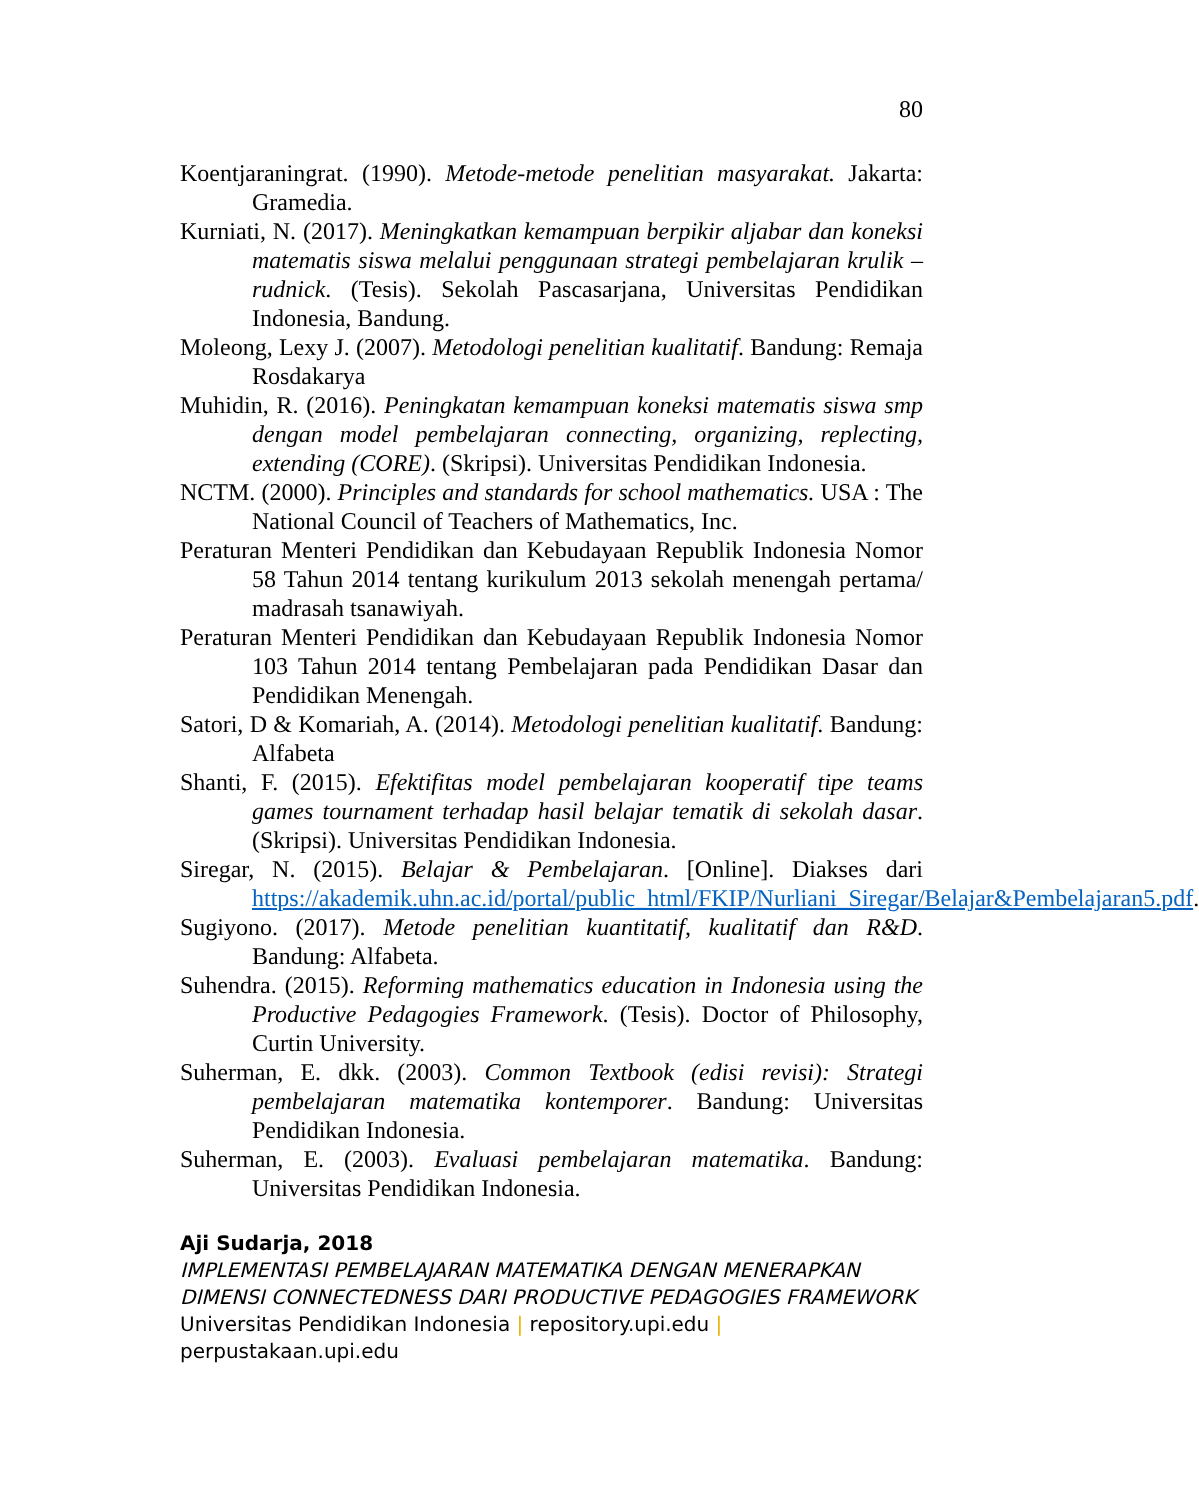80
Koentjaraningrat. (1990). Metode-metode penelitian masyarakat. Jakarta: Gramedia.
Kurniati, N. (2017). Meningkatkan kemampuan berpikir aljabar dan koneksi matematis siswa melalui penggunaan strategi pembelajaran krulik – rudnick. (Tesis). Sekolah Pascasarjana, Universitas Pendidikan Indonesia, Bandung.
Moleong, Lexy J. (2007). Metodologi penelitian kualitatif. Bandung: Remaja Rosdakarya
Muhidin, R. (2016). Peningkatan kemampuan koneksi matematis siswa smp dengan model pembelajaran connecting, organizing, replecting, extending (CORE). (Skripsi). Universitas Pendidikan Indonesia.
NCTM. (2000). Principles and standards for school mathematics. USA : The National Council of Teachers of Mathematics, Inc.
Peraturan Menteri Pendidikan dan Kebudayaan Republik Indonesia Nomor 58 Tahun 2014 tentang kurikulum 2013 sekolah menengah pertama/ madrasah tsanawiyah.
Peraturan Menteri Pendidikan dan Kebudayaan Republik Indonesia Nomor 103 Tahun 2014 tentang Pembelajaran pada Pendidikan Dasar dan Pendidikan Menengah.
Satori, D & Komariah, A. (2014). Metodologi penelitian kualitatif. Bandung: Alfabeta
Shanti, F. (2015). Efektifitas model pembelajaran kooperatif tipe teams games tournament terhadap hasil belajar tematik di sekolah dasar. (Skripsi). Universitas Pendidikan Indonesia.
Siregar, N. (2015). Belajar & Pembelajaran. [Online]. Diakses dari https://akademik.uhn.ac.id/portal/public_html/FKIP/Nurliani_Siregar/Belajar&Pembelajaran5.pdf.
Sugiyono. (2017). Metode penelitian kuantitatif, kualitatif dan R&D. Bandung: Alfabeta.
Suhendra. (2015). Reforming mathematics education in Indonesia using the Productive Pedagogies Framework. (Tesis). Doctor of Philosophy, Curtin University.
Suherman, E. dkk. (2003). Common Textbook (edisi revisi): Strategi pembelajaran matematika kontemporer. Bandung: Universitas Pendidikan Indonesia.
Suherman, E. (2003). Evaluasi pembelajaran matematika. Bandung: Universitas Pendidikan Indonesia.
Aji Sudarja, 2018
IMPLEMENTASI PEMBELAJARAN MATEMATIKA DENGAN MENERAPKAN DIMENSI CONNECTEDNESS DARI PRODUCTIVE PEDAGOGIES FRAMEWORK
Universitas Pendidikan Indonesia | repository.upi.edu | perpustakaan.upi.edu